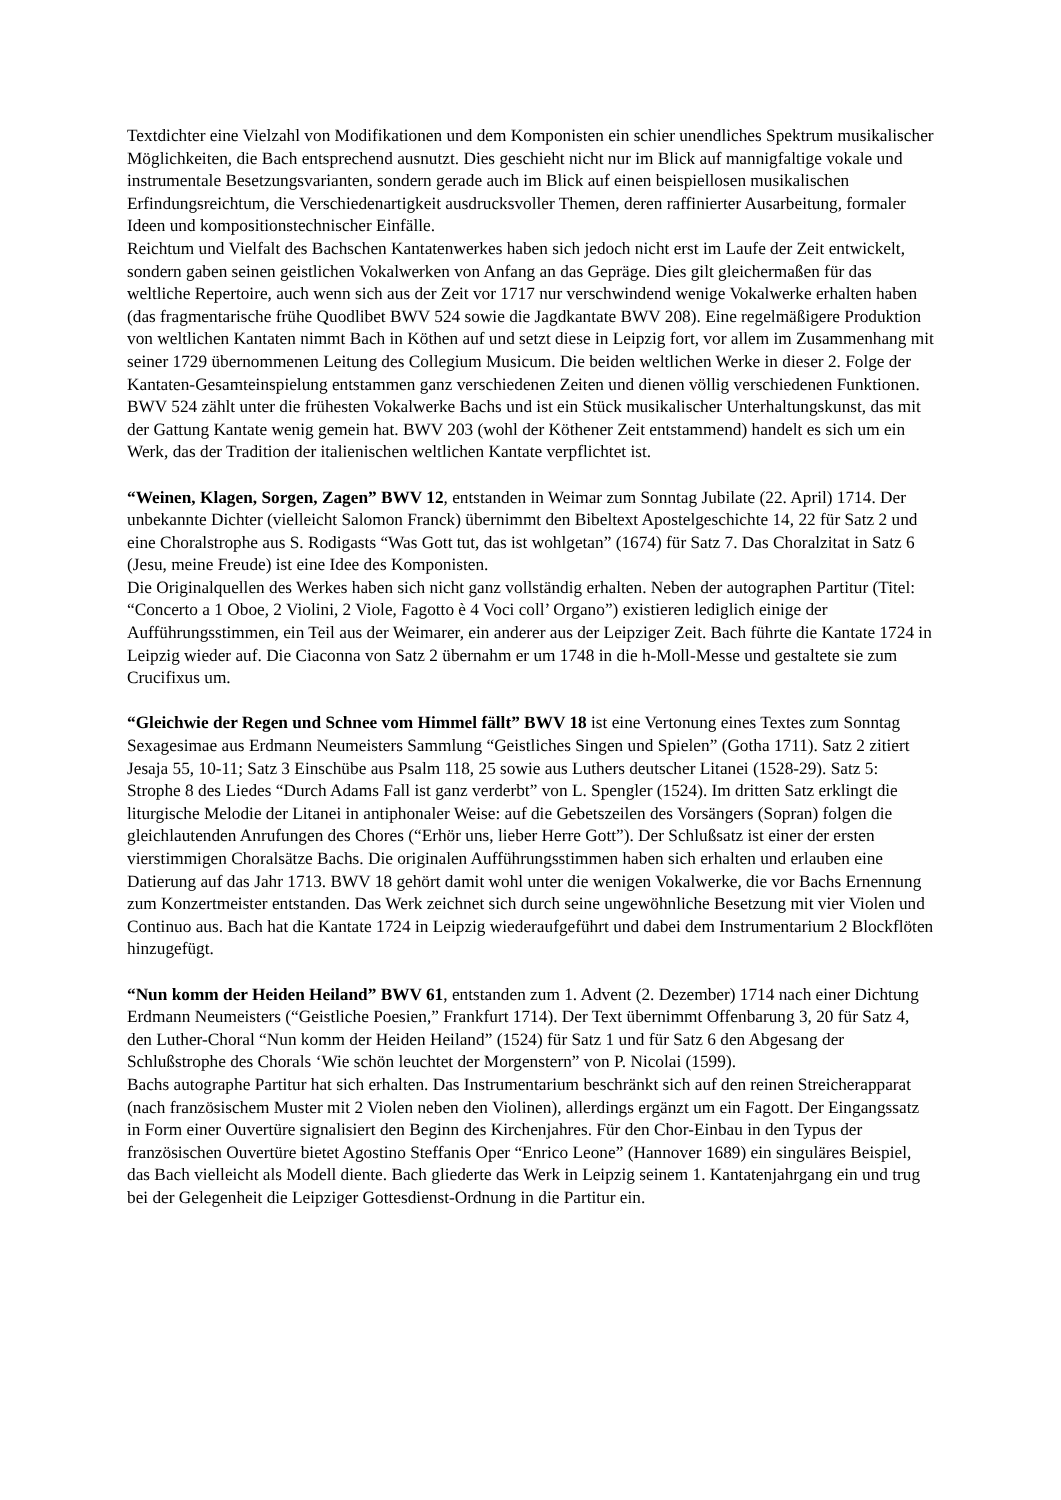Textdichter eine Vielzahl von Modifikationen und dem Komponisten ein schier unendliches Spektrum musikalischer Möglichkeiten, die Bach entsprechend ausnutzt. Dies geschieht nicht nur im Blick auf mannigfaltige vokale und instrumentale Besetzungsvarianten, sondern gerade auch im Blick auf einen beispiellosen musikalischen Erfindungsreichtum, die Verschiedenartigkeit ausdrucksvoller Themen, deren raffinierter Ausarbeitung, formaler Ideen und kompositionstechnischer Einfälle.
Reichtum und Vielfalt des Bachschen Kantatenwerkes haben sich jedoch nicht erst im Laufe der Zeit entwickelt, sondern gaben seinen geistlichen Vokalwerken von Anfang an das Gepräge. Dies gilt gleichermaßen für das weltliche Repertoire, auch wenn sich aus der Zeit vor 1717 nur verschwindend wenige Vokalwerke erhalten haben (das fragmentarische frühe Quodlibet BWV 524 sowie die Jagdkantate BWV 208). Eine regelmäßigere Produktion von weltlichen Kantaten nimmt Bach in Köthen auf und setzt diese in Leipzig fort, vor allem im Zusammenhang mit seiner 1729 übernommenen Leitung des Collegium Musicum. Die beiden weltlichen Werke in dieser 2. Folge der Kantaten-Gesamteinspielung entstammen ganz verschiedenen Zeiten und dienen völlig verschiedenen Funktionen. BWV 524 zählt unter die frühesten Vokalwerke Bachs und ist ein Stück musikalischer Unterhaltungskunst, das mit der Gattung Kantate wenig gemein hat. BWV 203 (wohl der Köthener Zeit entstammend) handelt es sich um ein Werk, das der Tradition der italienischen weltlichen Kantate verpflichtet ist.
“Weinen, Klagen, Sorgen, Zagen” BWV 12, entstanden in Weimar zum Sonntag Jubilate (22. April) 1714. Der unbekannte Dichter (vielleicht Salomon Franck) übernimmt den Bibeltext Apostelgeschichte 14, 22 für Satz 2 und eine Choralstrophe aus S. Rodigasts “Was Gott tut, das ist wohlgetan” (1674) für Satz 7. Das Choralzitat in Satz 6 (Jesu, meine Freude) ist eine Idee des Komponisten.
Die Originalquellen des Werkes haben sich nicht ganz vollständig erhalten. Neben der autographen Partitur (Titel: “Concerto a 1 Oboe, 2 Violini, 2 Viole, Fagotto è 4 Voci coll’ Organo”) existieren lediglich einige der Aufführungsstimmen, ein Teil aus der Weimarer, ein anderer aus der Leipziger Zeit. Bach führte die Kantate 1724 in Leipzig wieder auf. Die Ciaconna von Satz 2 übernahm er um 1748 in die h-Moll-Messe und gestaltete sie zum Crucifixus um.
“Gleichwie der Regen und Schnee vom Himmel fällt” BWV 18 ist eine Vertonung eines Textes zum Sonntag Sexagesimae aus Erdmann Neumeisters Sammlung “Geistliches Singen und Spielen” (Gotha 1711). Satz 2 zitiert Jesaja 55, 10-11; Satz 3 Einschübe aus Psalm 118, 25 sowie aus Luthers deutscher Litanei (1528-29). Satz 5: Strophe 8 des Liedes “Durch Adams Fall ist ganz verderbt” von L. Spengler (1524). Im dritten Satz erklingt die liturgische Melodie der Litanei in antiphonaler Weise: auf die Gebetszeilen des Vorsängers (Sopran) folgen die gleichlautenden Anrufungen des Chores (“Erhör uns, lieber Herre Gott”). Der Schlußsatz ist einer der ersten vierstimmigen Choralsätze Bachs. Die originalen Aufführungsstimmen haben sich erhalten und erlauben eine Datierung auf das Jahr 1713. BWV 18 gehört damit wohl unter die wenigen Vokalwerke, die vor Bachs Ernennung zum Konzertmeister entstanden. Das Werk zeichnet sich durch seine ungewöhnliche Besetzung mit vier Violen und Continuo aus. Bach hat die Kantate 1724 in Leipzig wiederaufgeführt und dabei dem Instrumentarium 2 Blockflöten hinzugefügt.
“Nun komm der Heiden Heiland” BWV 61, entstanden zum 1. Advent (2. Dezember) 1714 nach einer Dichtung Erdmann Neumeisters (“Geistliche Poesien,” Frankfurt 1714). Der Text übernimmt Offenbarung 3, 20 für Satz 4, den Luther-Choral “Nun komm der Heiden Heiland” (1524) für Satz 1 und für Satz 6 den Abgesang der Schlußstrophe des Chorals ‘Wie schön leuchtet der Morgenstern” von P. Nicolai (1599).
Bachs autographe Partitur hat sich erhalten. Das Instrumentarium beschränkt sich auf den reinen Streicherapparat (nach französischem Muster mit 2 Violen neben den Violinen), allerdings ergänzt um ein Fagott. Der Eingangssatz in Form einer Ouvertüre signalisiert den Beginn des Kirchenjahres. Für den Chor-Einbau in den Typus der französischen Ouvertüre bietet Agostino Steffanis Oper “Enrico Leone” (Hannover 1689) ein singuläres Beispiel, das Bach vielleicht als Modell diente. Bach gliederte das Werk in Leipzig seinem 1. Kantatenjahrgang ein und trug bei der Gelegenheit die Leipziger Gottesdienst-Ordnung in die Partitur ein.